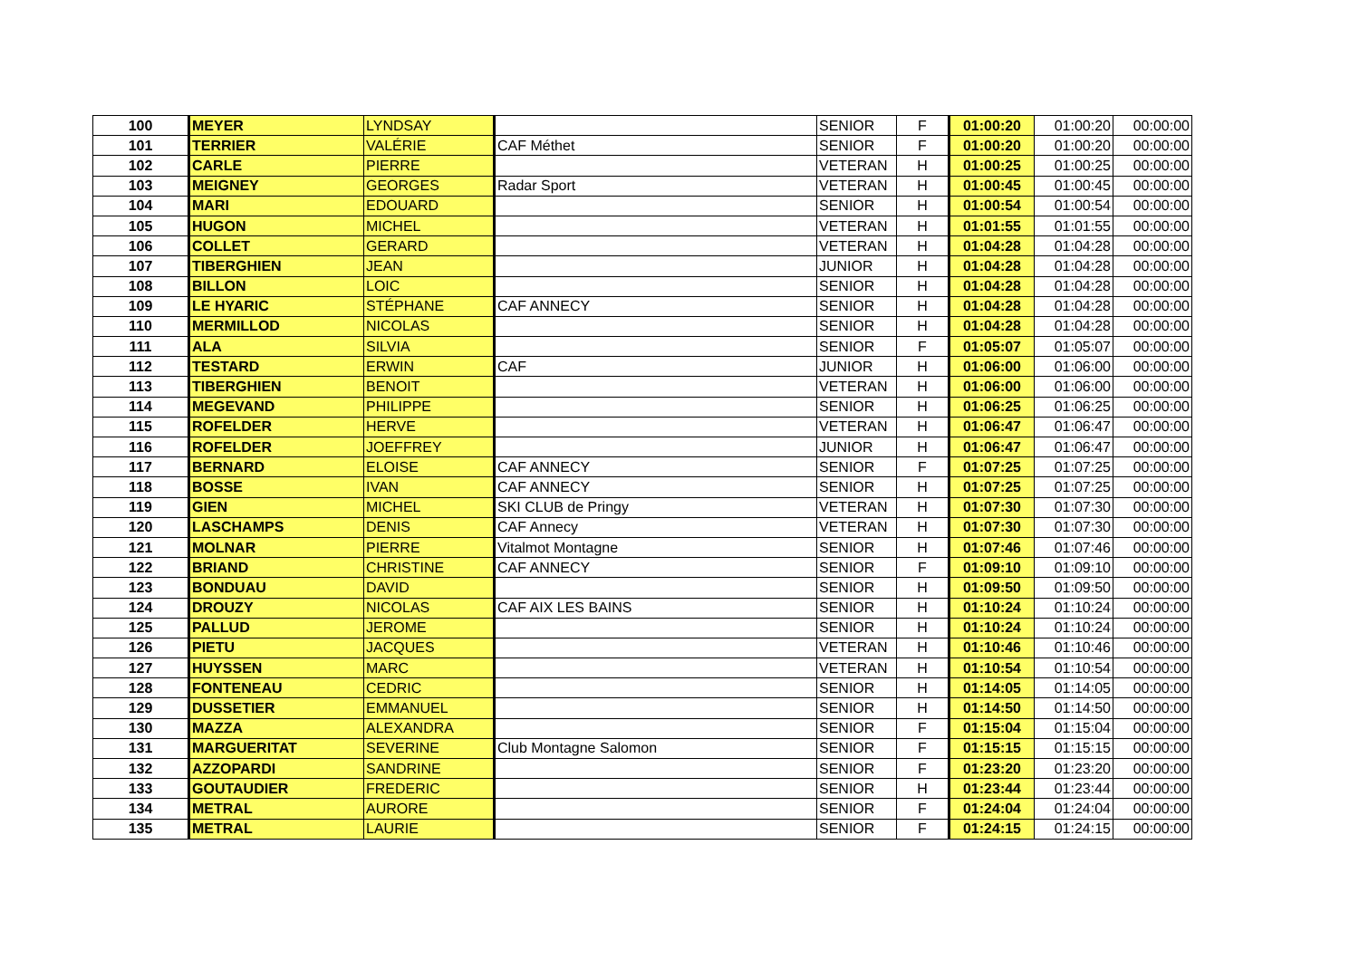| 100 | MEYER | LYNDSAY | | SENIOR | F | 01:00:20 | 01:00:20 | 00:00:00 |
| 101 | TERRIER | VALÉRIE | CAF Méthet | SENIOR | F | 01:00:20 | 01:00:20 | 00:00:00 |
| 102 | CARLE | PIERRE | | VETERAN | H | 01:00:25 | 01:00:25 | 00:00:00 |
| 103 | MEIGNEY | GEORGES | Radar Sport | VETERAN | H | 01:00:45 | 01:00:45 | 00:00:00 |
| 104 | MARI | EDOUARD | | SENIOR | H | 01:00:54 | 01:00:54 | 00:00:00 |
| 105 | HUGON | MICHEL | | VETERAN | H | 01:01:55 | 01:01:55 | 00:00:00 |
| 106 | COLLET | GERARD | | VETERAN | H | 01:04:28 | 01:04:28 | 00:00:00 |
| 107 | TIBERGHIEN | JEAN | | JUNIOR | H | 01:04:28 | 01:04:28 | 00:00:00 |
| 108 | BILLON | LOIC | | SENIOR | H | 01:04:28 | 01:04:28 | 00:00:00 |
| 109 | LE HYARIC | STÉPHANE | CAF ANNECY | SENIOR | H | 01:04:28 | 01:04:28 | 00:00:00 |
| 110 | MERMILLOD | NICOLAS | | SENIOR | H | 01:04:28 | 01:04:28 | 00:00:00 |
| 111 | ALA | SILVIA | | SENIOR | F | 01:05:07 | 01:05:07 | 00:00:00 |
| 112 | TESTARD | ERWIN | CAF | JUNIOR | H | 01:06:00 | 01:06:00 | 00:00:00 |
| 113 | TIBERGHIEN | BENOIT | | VETERAN | H | 01:06:00 | 01:06:00 | 00:00:00 |
| 114 | MEGEVAND | PHILIPPE | | SENIOR | H | 01:06:25 | 01:06:25 | 00:00:00 |
| 115 | ROFELDER | HERVE | | VETERAN | H | 01:06:47 | 01:06:47 | 00:00:00 |
| 116 | ROFELDER | JOEFFREY | | JUNIOR | H | 01:06:47 | 01:06:47 | 00:00:00 |
| 117 | BERNARD | ELOISE | CAF ANNECY | SENIOR | F | 01:07:25 | 01:07:25 | 00:00:00 |
| 118 | BOSSE | IVAN | CAF ANNECY | SENIOR | H | 01:07:25 | 01:07:25 | 00:00:00 |
| 119 | GIEN | MICHEL | SKI CLUB de Pringy | VETERAN | H | 01:07:30 | 01:07:30 | 00:00:00 |
| 120 | LASCHAMPS | DENIS | CAF Annecy | VETERAN | H | 01:07:30 | 01:07:30 | 00:00:00 |
| 121 | MOLNAR | PIERRE | Vitalmot Montagne | SENIOR | H | 01:07:46 | 01:07:46 | 00:00:00 |
| 122 | BRIAND | CHRISTINE | CAF ANNECY | SENIOR | F | 01:09:10 | 01:09:10 | 00:00:00 |
| 123 | BONDUAU | DAVID | | SENIOR | H | 01:09:50 | 01:09:50 | 00:00:00 |
| 124 | DROUZY | NICOLAS | CAF AIX LES BAINS | SENIOR | H | 01:10:24 | 01:10:24 | 00:00:00 |
| 125 | PALLUD | JEROME | | SENIOR | H | 01:10:24 | 01:10:24 | 00:00:00 |
| 126 | PIETU | JACQUES | | VETERAN | H | 01:10:46 | 01:10:46 | 00:00:00 |
| 127 | HUYSSEN | MARC | | VETERAN | H | 01:10:54 | 01:10:54 | 00:00:00 |
| 128 | FONTENEAU | CEDRIC | | SENIOR | H | 01:14:05 | 01:14:05 | 00:00:00 |
| 129 | DUSSETIER | EMMANUEL | | SENIOR | H | 01:14:50 | 01:14:50 | 00:00:00 |
| 130 | MAZZA | ALEXANDRA | | SENIOR | F | 01:15:04 | 01:15:04 | 00:00:00 |
| 131 | MARGUERITAT | SEVERINE | Club Montagne Salomon | SENIOR | F | 01:15:15 | 01:15:15 | 00:00:00 |
| 132 | AZZOPARDI | SANDRINE | | SENIOR | F | 01:23:20 | 01:23:20 | 00:00:00 |
| 133 | GOUTAUDIER | FREDERIC | | SENIOR | H | 01:23:44 | 01:23:44 | 00:00:00 |
| 134 | METRAL | AURORE | | SENIOR | F | 01:24:04 | 01:24:04 | 00:00:00 |
| 135 | METRAL | LAURIE | | SENIOR | F | 01:24:15 | 01:24:15 | 00:00:00 |